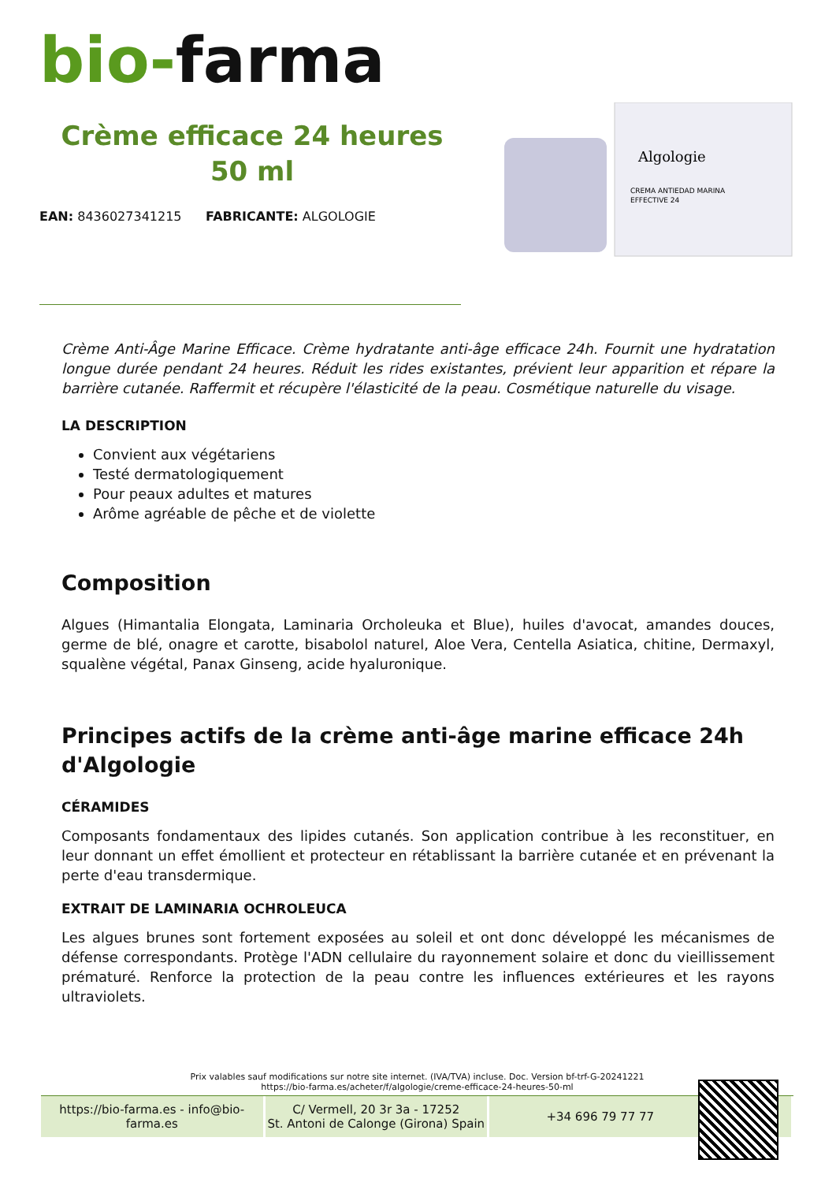bio-farma
Crème efficace 24 heures 50 ml
EAN: 8436027341215 FABRICANTE: ALGOLOGIE
Algologie
CREMA ANTIEDAD MARINA
EFFECTIVE 24
Crème Anti-Âge Marine Efficace. Crème hydratante anti-âge efficace 24h. Fournit une hydratation longue durée pendant 24 heures. Réduit les rides existantes, prévient leur apparition et répare la barrière cutanée. Raffermit et récupère l'élasticité de la peau. Cosmétique naturelle du visage.
LA DESCRIPTION
Convient aux végétariens
Testé dermatologiquement
Pour peaux adultes et matures
Arôme agréable de pêche et de violette
Composition
Algues (Himantalia Elongata, Laminaria Orcholeuka et Blue), huiles d'avocat, amandes douces, germe de blé, onagre et carotte, bisabolol naturel, Aloe Vera, Centella Asiatica, chitine, Dermaxyl, squalène végétal, Panax Ginseng, acide hyaluronique.
Principes actifs de la crème anti-âge marine efficace 24h d'Algologie
CÉRAMIDES
Composants fondamentaux des lipides cutanés. Son application contribue à les reconstituer, en leur donnant un effet émollient et protecteur en rétablissant la barrière cutanée et en prévenant la perte d'eau transdermique.
EXTRAIT DE LAMINARIA OCHROLEUCA
Les algues brunes sont fortement exposées au soleil et ont donc développé les mécanismes de défense correspondants. Protège l'ADN cellulaire du rayonnement solaire et donc du vieillissement prématuré. Renforce la protection de la peau contre les influences extérieures et les rayons ultraviolets.
Prix valables sauf modifications sur notre site internet. (IVA/TVA) incluse. Doc. Version bf-trf-G-20241221
https://bio-farma.es/acheter/f/algologie/creme-efficace-24-heures-50-ml
https://bio-farma.es - info@bio-farma.es
C/ Vermell, 20 3r 3a - 17252
St. Antoni de Calonge (Girona) Spain
+34 696 79 77 77